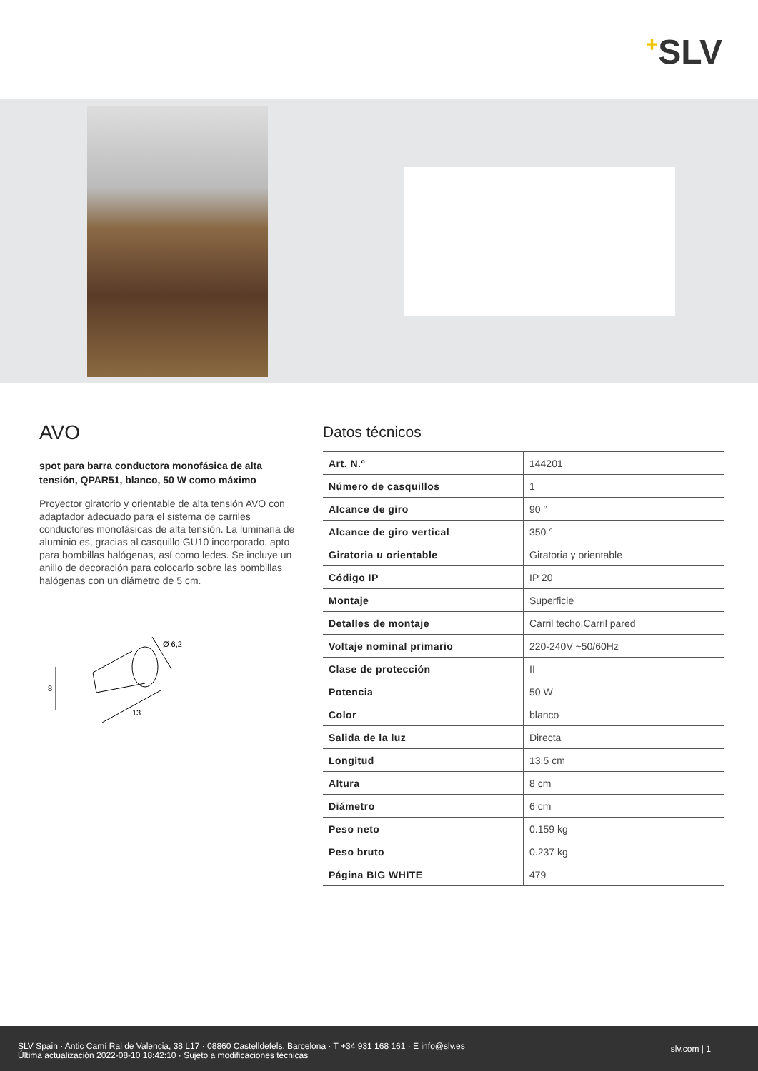+SLV
AVO
spot para barra conductora monofásica de alta tensión, QPAR51, blanco, 50 W como máximo
Proyector giratorio y orientable de alta tensión AVO con adaptador adecuado para el sistema de carriles conductores monofásicas de alta tensión. La luminaria de aluminio es, gracias al casquillo GU10 incorporado, apto para bombillas halógenas, así como ledes. Se incluye un anillo de decoración para colocarlo sobre las bombillas halógenas con un diámetro de 5 cm.
8
13
Ø 6,2
Datos técnicos
| Art. N.º | 144201 |
| Número de casquillos | 1 |
| Alcance de giro | 90 ° |
| Alcance de giro vertical | 350 ° |
| Giratoria u orientable | Giratoria y orientable |
| Código IP | IP 20 |
| Montaje | Superficie |
| Detalles de montaje | Carril techo,Carril pared |
| Voltaje nominal primario | 220-240V ~50/60Hz |
| Clase de protección | II |
| Potencia | 50 W |
| Color | blanco |
| Salida de la luz | Directa |
| Longitud | 13.5 cm |
| Altura | 8 cm |
| Diámetro | 6 cm |
| Peso neto | 0.159 kg |
| Peso bruto | 0.237 kg |
| Página BIG WHITE | 479 |
SLV Spain · Antic Camí Ral de Valencia, 38 L17 · 08860 Castelldefels, Barcelona · T +34 931 168 161 · E info@slv.es
Última actualización 2022-08-10 18:42:10 · Sujeto a modificaciones técnicas
slv.com | 1